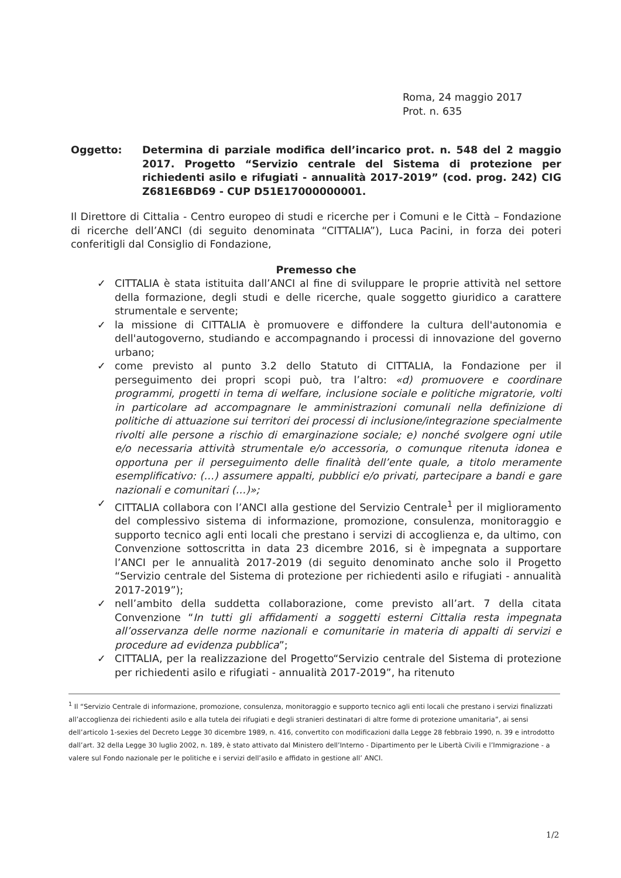Roma, 24 maggio 2017
Prot. n. 635
Oggetto: Determina di parziale modifica dell’incarico prot. n. 548 del 2 maggio 2017. Progetto “Servizio centrale del Sistema di protezione per richiedenti asilo e rifugiati - annualità 2017-2019” (cod. prog. 242) CIG Z681E6BD69 - CUP D51E17000000001.
Il Direttore di Cittalia - Centro europeo di studi e ricerche per i Comuni e le Città – Fondazione di ricerche dell’ANCI (di seguito denominata “CITTALIA”), Luca Pacini, in forza dei poteri conferitigli dal Consiglio di Fondazione,
Premesso che
✓ CITTALIA è stata istituita dall’ANCI al fine di sviluppare le proprie attività nel settore della formazione, degli studi e delle ricerche, quale soggetto giuridico a carattere strumentale e servente;
✓ la missione di CITTALIA è promuovere e diffondere la cultura dell'autonomia e dell'autogoverno, studiando e accompagnando i processi di innovazione del governo urbano;
✓ come previsto al punto 3.2 dello Statuto di CITTALIA, la Fondazione per il perseguimento dei propri scopi può, tra l’altro: «d) promuovere e coordinare programmi, progetti in tema di welfare, inclusione sociale e politiche migratorie, volti in particolare ad accompagnare le amministrazioni comunali nella definizione di politiche di attuazione sui territori dei processi di inclusione/integrazione specialmente rivolti alle persone a rischio di emarginazione sociale; e) nonché svolgere ogni utile e/o necessaria attività strumentale e/o accessoria, o comunque ritenuta idonea e opportuna per il perseguimento delle finalità dell’ente quale, a titolo meramente esemplificativo: (…) assumere appalti, pubblici e/o privati, partecipare a bandi e gare nazionali e comunitari (…)»;
✓ CITTALIA collabora con l’ANCI alla gestione del Servizio Centrale<sup>1</sup> per il miglioramento del complessivo sistema di informazione, promozione, consulenza, monitoraggio e supporto tecnico agli enti locali che prestano i servizi di accoglienza e, da ultimo, con Convenzione sottoscritta in data 23 dicembre 2016, si è impegnata a supportare l’ANCI per le annualità 2017-2019 (di seguito denominato anche solo il Progetto “Servizio centrale del Sistema di protezione per richiedenti asilo e rifugiati - annualità 2017-2019”);
✓ nell’ambito della suddetta collaborazione, come previsto all’art. 7 della citata Convenzione “In tutti gli affidamenti a soggetti esterni Cittalia resta impegnata all’osservanza delle norme nazionali e comunitarie in materia di appalti di servizi e procedure ad evidenza pubblica”;
✓ CITTALIA, per la realizzazione del Progetto“Servizio centrale del Sistema di protezione per richiedenti asilo e rifugiati - annualità 2017-2019”, ha ritenuto
<sup>1</sup> Il “Servizio Centrale di informazione, promozione, consulenza, monitoraggio e supporto tecnico agli enti locali che prestano i servizi finalizzati all’accoglienza dei richiedenti asilo e alla tutela dei rifugiati e degli stranieri destinatari di altre forme di protezione umanitaria”, ai sensi dell’articolo 1-sexies del Decreto Legge 30 dicembre 1989, n. 416, convertito con modificazioni dalla Legge 28 febbraio 1990, n. 39 e introdotto dall’art. 32 della Legge 30 luglio 2002, n. 189, è stato attivato dal Ministero dell’Interno - Dipartimento per le Libertà Civili e l’Immigrazione - a valere sul Fondo nazionale per le politiche e i servizi dell’asilo e affidato in gestione all’ ANCI.
1/2